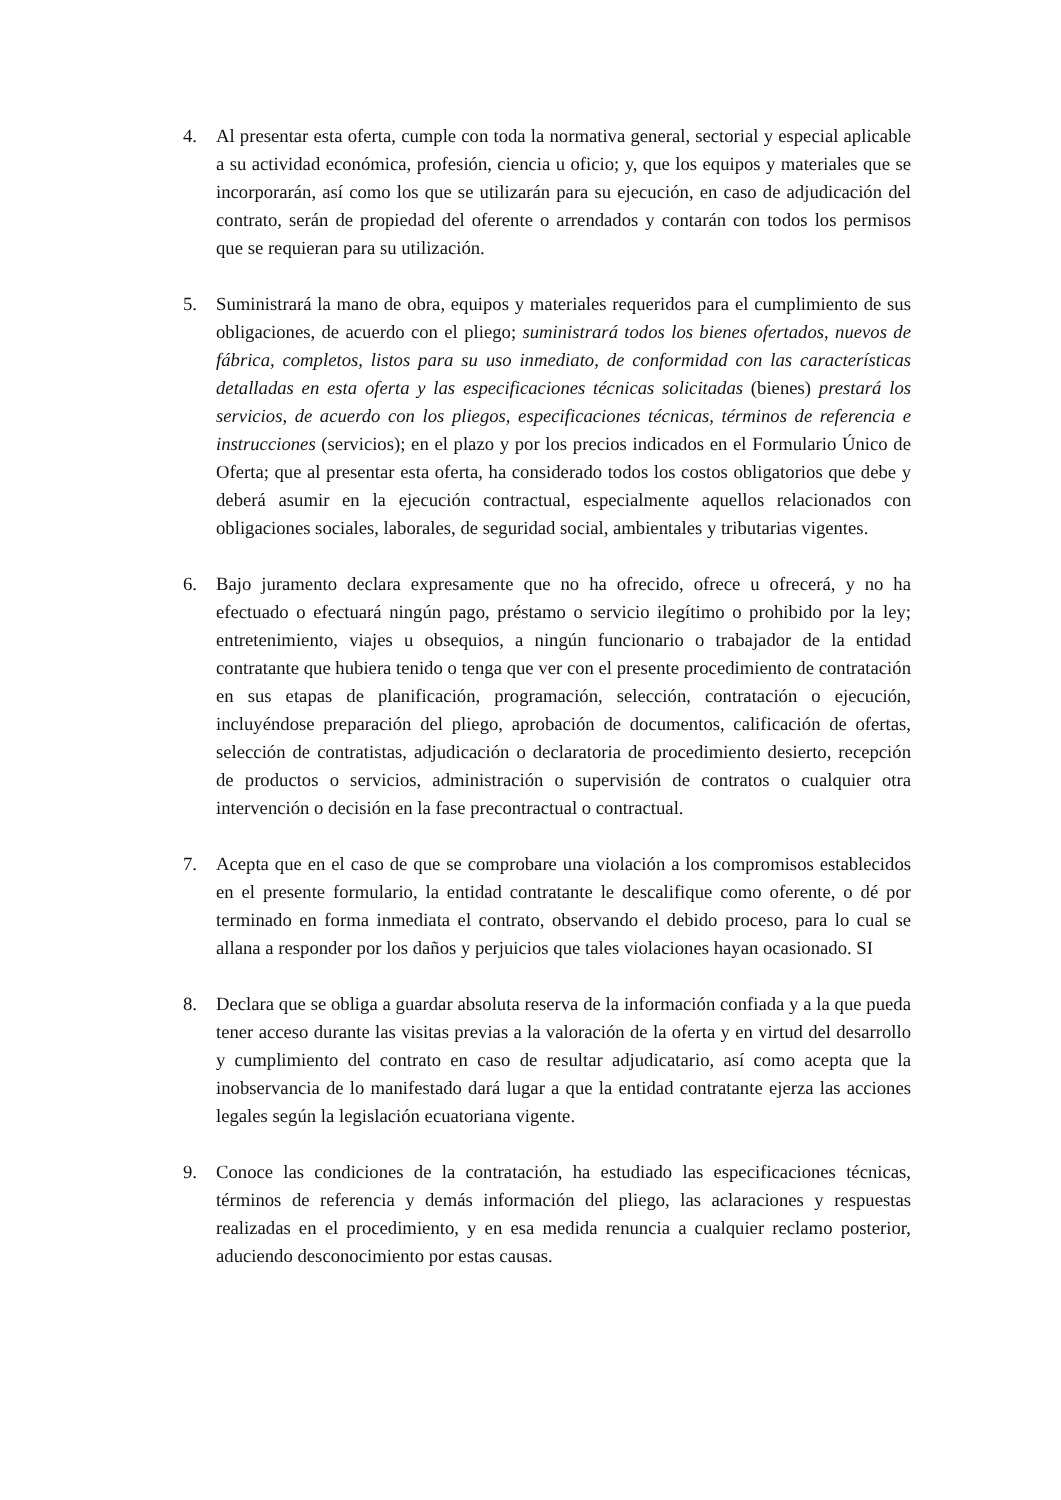4. Al presentar esta oferta, cumple con toda la normativa general, sectorial y especial aplicable a su actividad económica, profesión, ciencia u oficio; y, que los equipos y materiales que se incorporarán, así como los que se utilizarán para su ejecución, en caso de adjudicación del contrato, serán de propiedad del oferente o arrendados y contarán con todos los permisos que se requieran para su utilización.
5. Suministrará la mano de obra, equipos y materiales requeridos para el cumplimiento de sus obligaciones, de acuerdo con el pliego; suministrará todos los bienes ofertados, nuevos de fábrica, completos, listos para su uso inmediato, de conformidad con las características detalladas en esta oferta y las especificaciones técnicas solicitadas (bienes) prestará los servicios, de acuerdo con los pliegos, especificaciones técnicas, términos de referencia e instrucciones (servicios); en el plazo y por los precios indicados en el Formulario Único de Oferta; que al presentar esta oferta, ha considerado todos los costos obligatorios que debe y deberá asumir en la ejecución contractual, especialmente aquellos relacionados con obligaciones sociales, laborales, de seguridad social, ambientales y tributarias vigentes.
6. Bajo juramento declara expresamente que no ha ofrecido, ofrece u ofrecerá, y no ha efectuado o efectuará ningún pago, préstamo o servicio ilegítimo o prohibido por la ley; entretenimiento, viajes u obsequios, a ningún funcionario o trabajador de la entidad contratante que hubiera tenido o tenga que ver con el presente procedimiento de contratación en sus etapas de planificación, programación, selección, contratación o ejecución, incluyéndose preparación del pliego, aprobación de documentos, calificación de ofertas, selección de contratistas, adjudicación o declaratoria de procedimiento desierto, recepción de productos o servicios, administración o supervisión de contratos o cualquier otra intervención o decisión en la fase precontractual o contractual.
7. Acepta que en el caso de que se comprobare una violación a los compromisos establecidos en el presente formulario, la entidad contratante le descalifique como oferente, o dé por terminado en forma inmediata el contrato, observando el debido proceso, para lo cual se allana a responder por los daños y perjuicios que tales violaciones hayan ocasionado. SI
8. Declara que se obliga a guardar absoluta reserva de la información confiada y a la que pueda tener acceso durante las visitas previas a la valoración de la oferta y en virtud del desarrollo y cumplimiento del contrato en caso de resultar adjudicatario, así como acepta que la inobservancia de lo manifestado dará lugar a que la entidad contratante ejerza las acciones legales según la legislación ecuatoriana vigente.
9. Conoce las condiciones de la contratación, ha estudiado las especificaciones técnicas, términos de referencia y demás información del pliego, las aclaraciones y respuestas realizadas en el procedimiento, y en esa medida renuncia a cualquier reclamo posterior, aduciendo desconocimiento por estas causas.